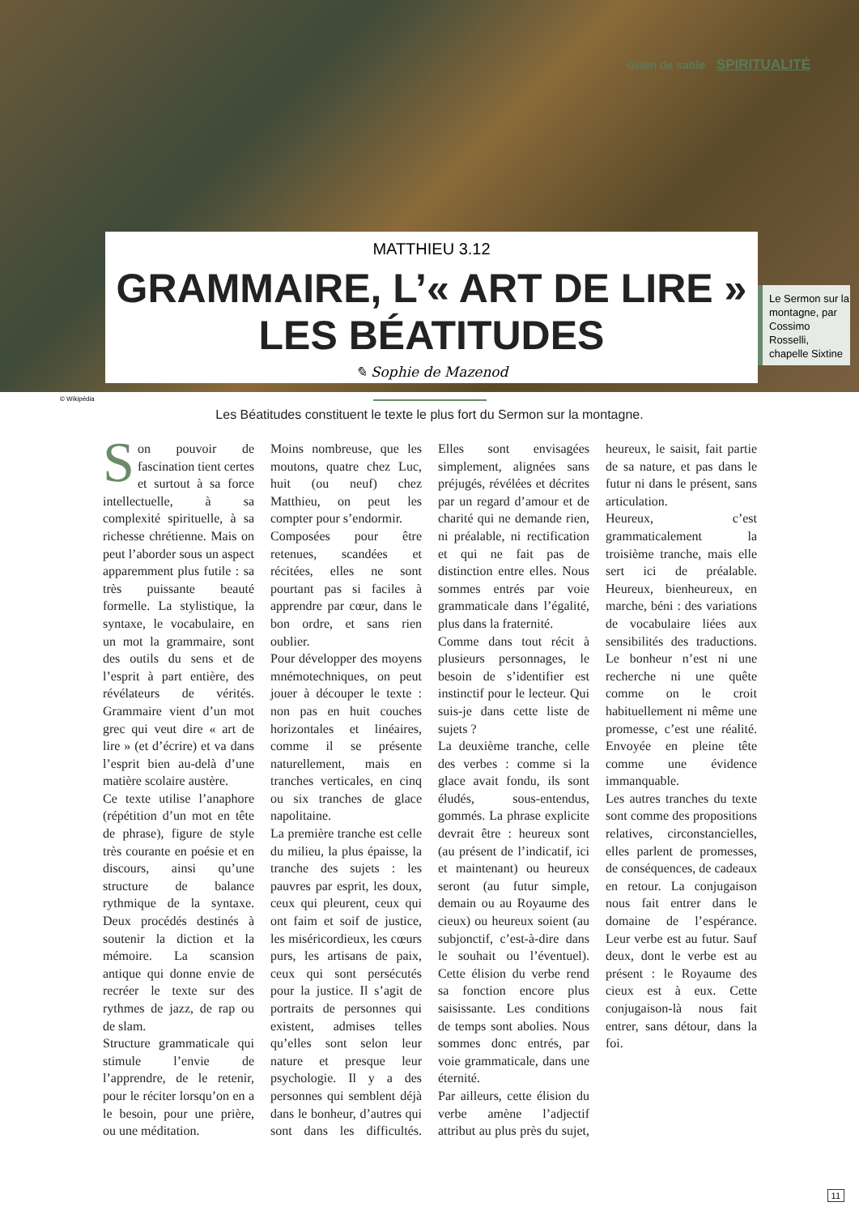Grain de sable SPIRITUALITÉ
MATTHIEU 3.12
GRAMMAIRE, L’« ART DE LIRE » LES BÉATITUDES
✎ Sophie de Mazenod
Le Sermon sur la montagne, par Cossimo Rosselli, chapelle Sixtine
© Wikipédia
Les Béatitudes constituent le texte le plus fort du Sermon sur la montagne.
Son pouvoir de fascination tient certes et surtout à sa force intellectuelle, à sa complexité spirituelle, à sa richesse chrétienne. Mais on peut l’aborder sous un aspect apparemment plus futile : sa très puissante beauté formelle. La stylistique, la syntaxe, le vocabulaire, en un mot la grammaire, sont des outils du sens et de l’esprit à part entière, des révélateurs de vérités. Grammaire vient d’un mot grec qui veut dire « art de lire » (et d’écrire) et va dans l’esprit bien au-delà d’une matière scolaire austère.
Ce texte utilise l’anaphore (répétition d’un mot en tête de phrase), figure de style très courante en poésie et en discours, ainsi qu’une structure de balance rythmique de la syntaxe. Deux procédés destinés à soutenir la diction et la mémoire. La scansion antique qui donne envie de recréer le texte sur des rythmes de jazz, de rap ou de slam.
Structure grammaticale qui stimule l’envie de l’apprendre, de le retenir, pour le réciter lorsqu’on en a le besoin, pour une prière, ou une méditation.
Moins nombreuse, que les moutons, quatre chez Luc, huit (ou neuf) chez Matthieu, on peut les compter pour s’endormir.
Composées pour être retenues, scandées et récitées, elles ne sont pourtant pas si faciles à apprendre par cœur, dans le bon ordre, et sans rien oublier.
Pour développer des moyens mnémotechniques, on peut jouer à découper le texte : non pas en huit couches horizontales et linéaires, comme il se présente naturellement, mais en tranches verticales, en cinq ou six tranches de glace napolitaine.
La première tranche est celle du milieu, la plus épaisse, la tranche des sujets : les pauvres par esprit, les doux, ceux qui pleurent, ceux qui ont faim et soif de justice, les miséricordieux, les cœurs purs, les artisans de paix, ceux qui sont persécutés pour la justice. Il s’agit de portraits de personnes qui existent, admises telles qu’elles sont selon leur nature et presque leur psychologie. Il y a des personnes qui semblent déjà dans le bonheur, d’autres qui sont dans les difficultés. Elles sont envisagées simplement, alignées sans préjugés, révélées et décrites par un regard d’amour et de charité qui ne demande rien, ni préalable, ni rectification et qui ne fait pas de distinction entre elles. Nous sommes entrés par voie grammaticale dans l’égalité, plus dans la fraternité.
Comme dans tout récit à plusieurs personnages, le besoin de s’identifier est instinctif pour le lecteur. Qui suis-je dans cette liste de sujets ?
La deuxième tranche, celle des verbes : comme si la glace avait fondu, ils sont éludés, sous-entendus, gommés. La phrase explicite devrait être : heureux sont (au présent de l’indicatif, ici et maintenant) ou heureux seront (au futur simple, demain ou au Royaume des cieux) ou heureux soient (au subjonctif, c’est-à-dire dans le souhait ou l’éventuel). Cette élision du verbe rend sa fonction encore plus saisissante. Les conditions de temps sont abolies. Nous sommes donc entrés, par voie grammaticale, dans une éternité.
Par ailleurs, cette élision du verbe amène l’adjectif attribut au plus près du sujet, heureux, le saisit, fait partie de sa nature, et pas dans le futur ni dans le présent, sans articulation.
Heureux, c’est grammaticalement la troisième tranche, mais elle sert ici de préalable. Heureux, bienheureux, en marche, béni : des variations de vocabulaire liées aux sensibilités des traductions. Le bonheur n’est ni une recherche ni une quête comme on le croit habituellement ni même une promesse, c’est une réalité. Envoyée en pleine tête comme une évidence immanquable.
Les autres tranches du texte sont comme des propositions relatives, circonstancielles, elles parlent de promesses, de conséquences, de cadeaux en retour. La conjugaison nous fait entrer dans le domaine de l’espérance. Leur verbe est au futur. Sauf deux, dont le verbe est au présent : le Royaume des cieux est à eux. Cette conjugaison-là nous fait entrer, sans détour, dans la foi.
11